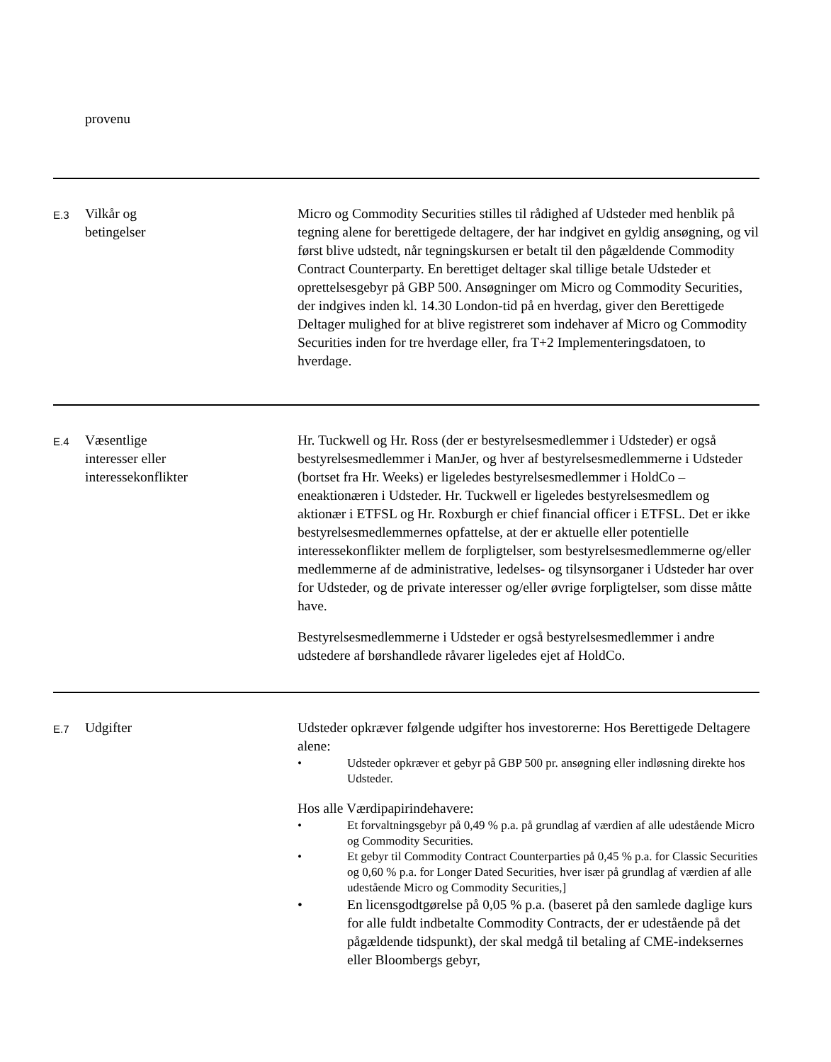| | provenu | |
| E.3 | Vilkår og betingelser | Micro og Commodity Securities stilles til rådighed af Udsteder med henblik på tegning alene for berettigede deltagere, der har indgivet en gyldig ansøgning, og vil først blive udstedt, når tegningskursen er betalt til den pågældende Commodity Contract Counterparty. En berettiget deltager skal tillige betale Udsteder et oprettelsesgebyr på GBP 500. Ansøgninger om Micro og Commodity Securities, der indgives inden kl. 14.30 London-tid på en hverdag, giver den Berettigede Deltager mulighed for at blive registreret som indehaver af Micro og Commodity Securities inden for tre hverdage eller, fra T+2 Implementeringsdatoen, to hverdage. |
| E.4 | Væsentlige interesser eller interessekonflikter | Hr. Tuckwell og Hr. Ross (der er bestyrelsesmedlemmer i Udsteder) er også bestyrelsesmedlemmer i ManJer, og hver af bestyrelsesmedlemmerne i Udsteder (bortset fra Hr. Weeks) er ligeledes bestyrelsesmedlemmer i HoldCo – eneaktionæren i Udsteder. Hr. Tuckwell er ligeledes bestyrelsesmedlem og aktionær i ETFSL og Hr. Roxburgh er chief financial officer i ETFSL. Det er ikke bestyrelsesmedlemmernes opfattelse, at der er aktuelle eller potentielle interessekonflikter mellem de forpligtelser, som bestyrelsesmedlemmerne og/eller medlemmerne af de administrative, ledelses- og tilsynsorganer i Udsteder har over for Udsteder, og de private interesser og/eller øvrige forpligtelser, som disse måtte have. Bestyrelsesmedlemmerne i Udsteder er også bestyrelsesmedlemmer i andre udstedere af børshandlede råvarer ligeledes ejet af HoldCo. |
| E.7 | Udgifter | Udsteder opkræver følgende udgifter hos investorerne: Hos Berettigede Deltagere alene: • Udsteder opkræver et gebyr på GBP 500 pr. ansøgning eller indløsning direkte hos Udsteder. Hos alle Værdipapirindehavere: • Et forvaltningsgebyr på 0,49 % p.a. på grundlag af værdien af alle udestående Micro og Commodity Securities. • Et gebyr til Commodity Contract Counterparties på 0,45 % p.a. for Classic Securities og 0,60 % p.a. for Longer Dated Securities, hver især på grundlag af værdien af alle udestående Micro og Commodity Securities,] • En licensgodtgørelse på 0,05 % p.a. (baseret på den samlede daglige kurs for alle fuldt indbetalte Commodity Contracts, der er udestående på det pågældende tidspunkt), der skal medgå til betaling af CME-indeksernes eller Bloombergs gebyr, |